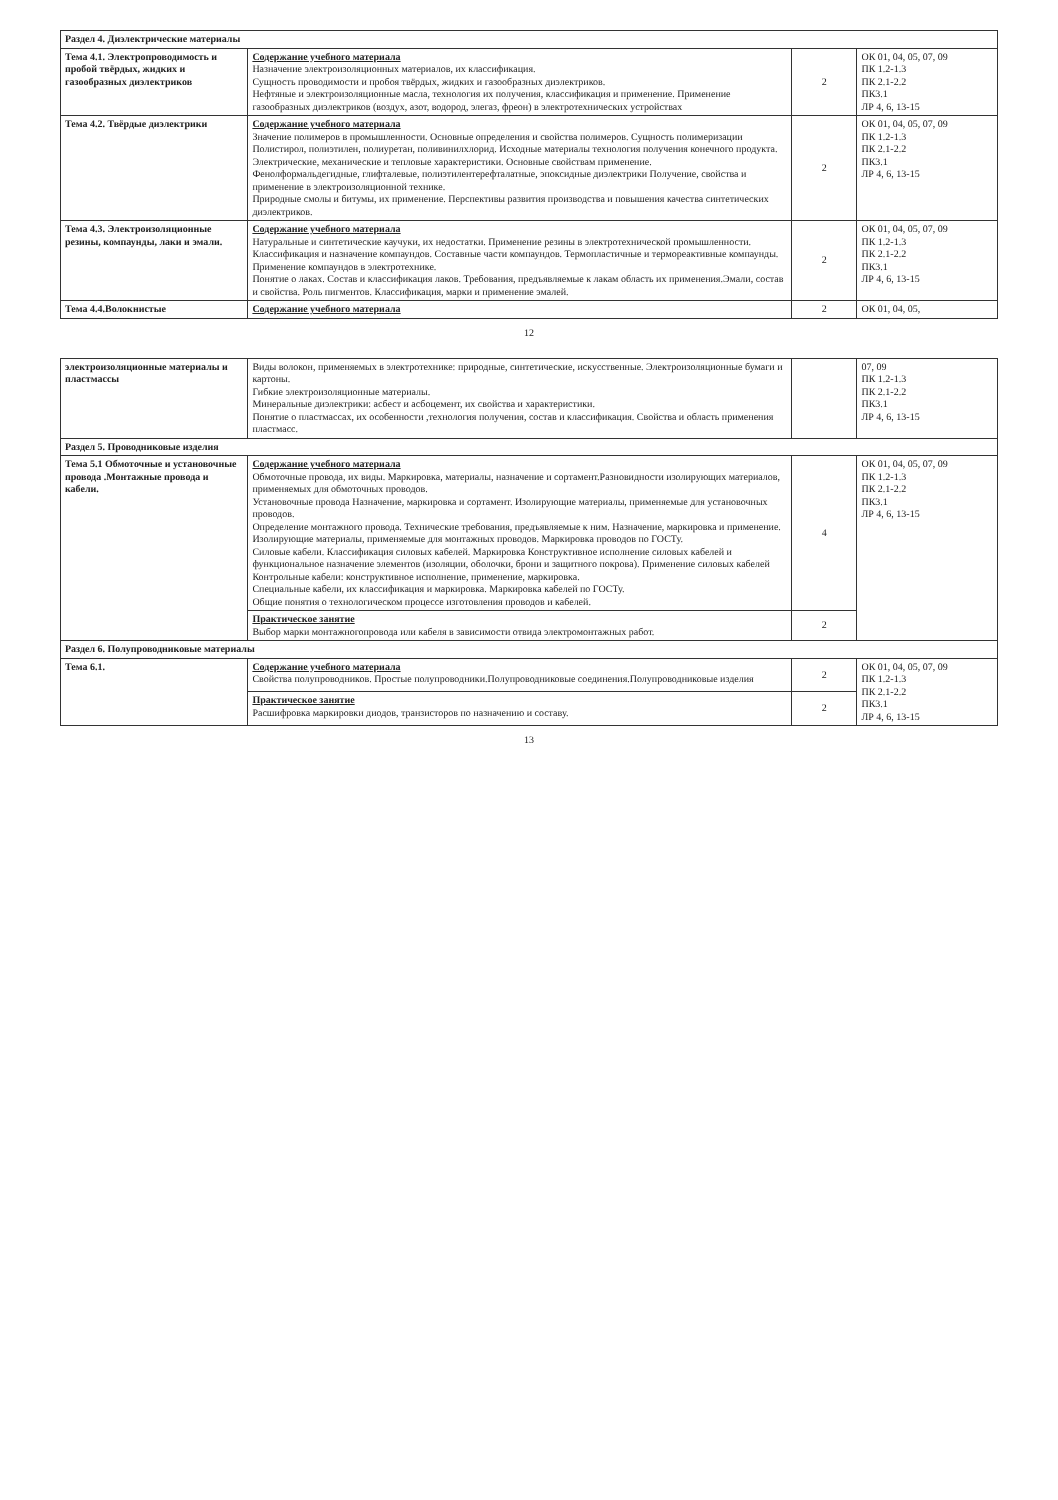| Раздел 4. Диэлектрические материалы | | | |
| Тема 4.1. Электропроводимость и пробой твёрдых, жидких и газообразных диэлектриков | Содержание учебного материала Назначение электроизоляционных материалов, их классификация. Сущность проводимости и пробоя твёрдых, жидких и газообразных диэлектриков. Нефтяные и электроизоляционные масла, технология их получения, классификация и применение. Применение газообразных диэлектриков (воздух, азот, водород, элегаз, фреон) в электротехнических устройствах | 2 | ОК 01, 04, 05, 07, 09 ПК 1.2-1.3 ПК 2.1-2.2 ПК3.1 ЛР 4, 6, 13-15 |
| Тема 4.2. Твёрдые диэлектрики | Содержание учебного материала Значение полимеров в промышленности. Основные определения и свойства полимеров. Сущность полимеризации Полистирол, полиэтилен, полиуретан, поливинилхлорид. Исходные материалы технология получения конечного продукта. Электрические, механические и тепловые характеристики. Основные свойствам применение. Фенолформальдегидные, глифталевые, полиэтилентерефталатные, эпоксидные диэлектрики Получение, свойства и применение в электроизоляционной технике. Природные смолы и битумы, их применение. Перспективы развития производства и повышения качества синтетических диэлектриков. | 2 | ОК 01, 04, 05, 07, 09 ПК 1.2-1.3 ПК 2.1-2.2 ПК3.1 ЛР 4, 6, 13-15 |
| Тема 4.3. Электроизоляционные резины, компаунды, лаки и эмали. | Содержание учебного материала Натуральные и синтетические каучуки, их недостатки. Применение резины в электротехнической промышленности. Классификация и назначение компаундов. Составные части компаундов. Термопластичные и термореактивные компаунды. Применение компаундов в электротехнике. Понятие о лаках. Состав и классификация лаков. Требования, предъявляемые к лакам область их применения.Эмали, состав и свойства. Роль пигментов. Классификация, марки и применение эмалей. | 2 | ОК 01, 04, 05, 07, 09 ПК 1.2-1.3 ПК 2.1-2.2 ПК3.1 ЛР 4, 6, 13-15 |
| Тема 4.4.Волокнистые | Содержание учебного материала | 2 | ОК 01, 04, 05, |
12
| электроизоляционные материалы и пластмассы | Виды волокон, применяемых в электротехнике: природные, синтетические, искусственные. Электроизоляционные бумаги и картоны. Гибкие электроизоляционные материалы. Минеральные диэлектрики: асбест и асбоцемент, их свойства и характеристики. Понятие о пластмассах, их особенности ,технология получения, состав и классификация. Свойства и область применения пластмасс. | | 07, 09 ПК 1.2-1.3 ПК 2.1-2.2 ПК3.1 ЛР 4, 6, 13-15 |
| Раздел 5. Проводниковые изделия | | | |
| Тема 5.1 Обмоточные и установочные провода .Монтажные провода и кабели. | Содержание учебного материала Обмоточные провода, их виды. Маркировка, материалы, назначение и сортамент.Разновидности изолирующих материалов, применяемых для обмоточных проводов. Установочные провода Назначение, маркировка и сортамент. Изолирующие материалы, применяемые для установочных проводов. Определение монтажного провода. Технические требования, предъявляемые к ним. Назначение, маркировка и применение. Изолирующие материалы, применяемые для монтажных проводов. Маркировка проводов по ГОСТу. Силовые кабели. Классификация силовых кабелей. Маркировка Конструктивное исполнение силовых кабелей и функциональное назначение элементов (изоляции, оболочки, брони и защитного покрова). Применение силовых кабелей Контрольные кабели: конструктивное исполнение, применение, маркировка. Специальные кабели, их классификация и маркировка. Маркировка кабелей по ГОСТу. Общие понятия о технологическом процессе изготовления проводов и кабелей. | 4 | ОК 01, 04, 05, 07, 09 ПК 1.2-1.3 ПК 2.1-2.2 ПК3.1 ЛР 4, 6, 13-15 |
| | Практическое занятие Выбор марки монтажногопровода или кабеля в зависимости отвида электромонтажных работ. | 2 | |
| Раздел 6. Полупроводниковые материалы | | | |
| Тема 6.1. | Содержание учебного материала Свойства полупроводников. Простые полупроводники.Полупроводниковые соединения.Полупроводниковые изделия | 2 | ОК 01, 04, 05, 07, 09 ПК 1.2-1.3 ПК 2.1-2.2 ПК3.1 ЛР 4, 6, 13-15 |
| | Практическое занятие Расшифровка маркировки диодов, транзисторов по назначению и составу. | 2 | |
13